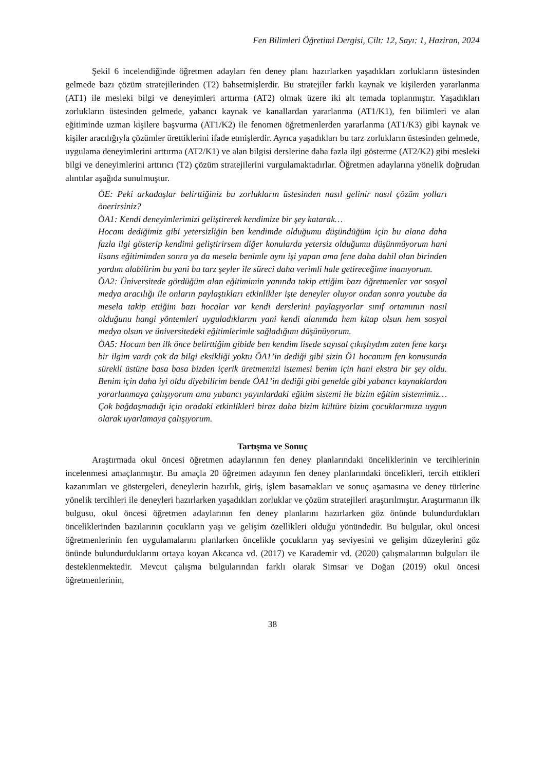Fen Bilimleri Öğretimi Dergisi, Cilt: 12, Sayı: 1, Haziran, 2024
Şekil 6 incelendiğinde öğretmen adayları fen deney planı hazırlarken yaşadıkları zorlukların üstesinden gelmede bazı çözüm stratejilerinden (T2) bahsetmişlerdir. Bu stratejiler farklı kaynak ve kişilerden yararlanma (AT1) ile mesleki bilgi ve deneyimleri arttırma (AT2) olmak üzere iki alt temada toplanmıştır. Yaşadıkları zorlukların üstesinden gelmede, yabancı kaynak ve kanallardan yararlanma (AT1/K1), fen bilimleri ve alan eğitiminde uzman kişilere başvurma (AT1/K2) ile fenomen öğretmenlerden yararlanma (AT1/K3) gibi kaynak ve kişiler aracılığıyla çözümler ürettiklerini ifade etmişlerdir. Ayrıca yaşadıkları bu tarz zorlukların üstesinden gelmede, uygulama deneyimlerini arttırma (AT2/K1) ve alan bilgisi derslerine daha fazla ilgi gösterme (AT2/K2) gibi mesleki bilgi ve deneyimlerini arttırıcı (T2) çözüm stratejilerini vurgulamaktadırlar. Öğretmen adaylarına yönelik doğrudan alıntılar aşağıda sunulmuştur.
ÖE: Peki arkadaşlar belirttiğiniz bu zorlukların üstesinden nasıl gelinir nasıl çözüm yolları önerirsiniz?
ÖA1: Kendi deneyimlerimizi geliştirerek kendimize bir şey katarak…
Hocam dediğimiz gibi yetersizliğin ben kendimde olduğumu düşündüğüm için bu alana daha fazla ilgi gösterip kendimi geliştirirsem diğer konularda yetersiz olduğumu düşünmüyorum hani lisans eğitimimden sonra ya da mesela benimle aynı işi yapan ama fene daha dahil olan birinden yardım alabilirim bu yani bu tarz şeyler ile süreci daha verimli hale getireceğime inanıyorum.
ÖA2: Üniversitede gördüğüm alan eğitimimin yanında takip ettiğim bazı öğretmenler var sosyal medya aracılığı ile onların paylaştıkları etkinlikler işte deneyler oluyor ondan sonra youtube da mesela takip ettiğim bazı hocalar var kendi derslerini paylaşıyorlar sınıf ortamının nasıl olduğunu hangi yöntemleri uyguladıklarını yani kendi alanımda hem kitap olsun hem sosyal medya olsun ve üniversitedeki eğitimlerimle sağladığımı düşünüyorum.
ÖA5: Hocam ben ilk önce belirttiğim gibide ben kendim lisede sayısal çıkışlıydım zaten fene karşı bir ilgim vardı çok da bilgi eksikliği yoktu ÖA1’in dediği gibi sizin Ö1 hocamım fen konusunda sürekli üstüne basa basa bizden içerik üretmemizi istemesi benim için hani ekstra bir şey oldu. Benim için daha iyi oldu diyebilirim bende ÖA1’in dediği gibi genelde gibi yabancı kaynaklardan yararlanmaya çalışıyorum ama yabancı yayınlardaki eğitim sistemi ile bizim eğitim sistemimiz… Çok bağdaşmadığı için oradaki etkinlikleri biraz daha bizim kültüre bizim çocuklarımıza uygun olarak uyarlamaya çalışıyorum.
Tartışma ve Sonuç
Araştırmada okul öncesi öğretmen adaylarının fen deney planlarındaki önceliklerinin ve tercihlerinin incelenmesi amaçlanmıştır. Bu amaçla 20 öğretmen adayının fen deney planlarındaki öncelikleri, tercih ettikleri kazanımları ve göstergeleri, deneylerin hazırlık, giriş, işlem basamakları ve sonuç aşamasına ve deney türlerine yönelik tercihleri ile deneyleri hazırlarken yaşadıkları zorluklar ve çözüm stratejileri araştırılmıştır. Araştırmanın ilk bulgusu, okul öncesi öğretmen adaylarının fen deney planlarını hazırlarken göz önünde bulundurdukları önceliklerinden bazılarının çocukların yaşı ve gelişim özellikleri olduğu yönündedir. Bu bulgular, okul öncesi öğretmenlerinin fen uygulamalarını planlarken öncelikle çocukların yaş seviyesini ve gelişim düzeylerini göz önünde bulundurduklarını ortaya koyan Akcanca vd. (2017) ve Karademir vd. (2020) çalışmalarının bulguları ile desteklenmektedir. Mevcut çalışma bulgularından farklı olarak Simsar ve Doğan (2019) okul öncesi öğretmenlerinin,
38